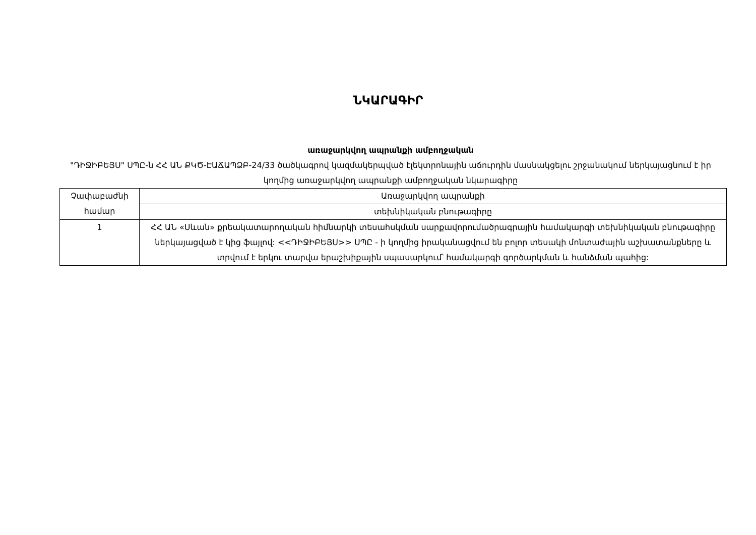ՆԿԱՐԱԳԻՐ
առաջարկվող ապրանքի ամբողջական
"ԴԻՋԻԲԵՅՍ" ՍՊԸ-ն ՀՀ ԱՆ ՔԿԾ-ԷԱՃԱՊՁԲ-24/33 ծածկագրով կազմակերպված էլեկտրոնային աճուրդին մասնակցելու շրջանակում ներկայացնում է իր կողմից առաջարկվող ապրանքի ամբողջական նկարագիրը
| Չափաբաժնի համար | Առաջարկվող ապրանքի |
| | տեխնիկական բնութագիրը |
| 1 | ՀՀ ԱՆ «Սևան» քրեակատարողական հիմնարկի տեսահսկման սարքավորումածրագրային համակարգի տեխնիկական բնութագիրը ներկայացված է կից ֆայլով: <<ԴԻՋԻԲԵՅՍ>> ՍՊԸ - ի կողմից իրականացվում են բոլոր տեսակի մոնտաժային աշխատանքները և տրվում է երկու տարվա երաշխիքային սպասարկում՝ համակարգի գործարկման և հանձման պահից: |